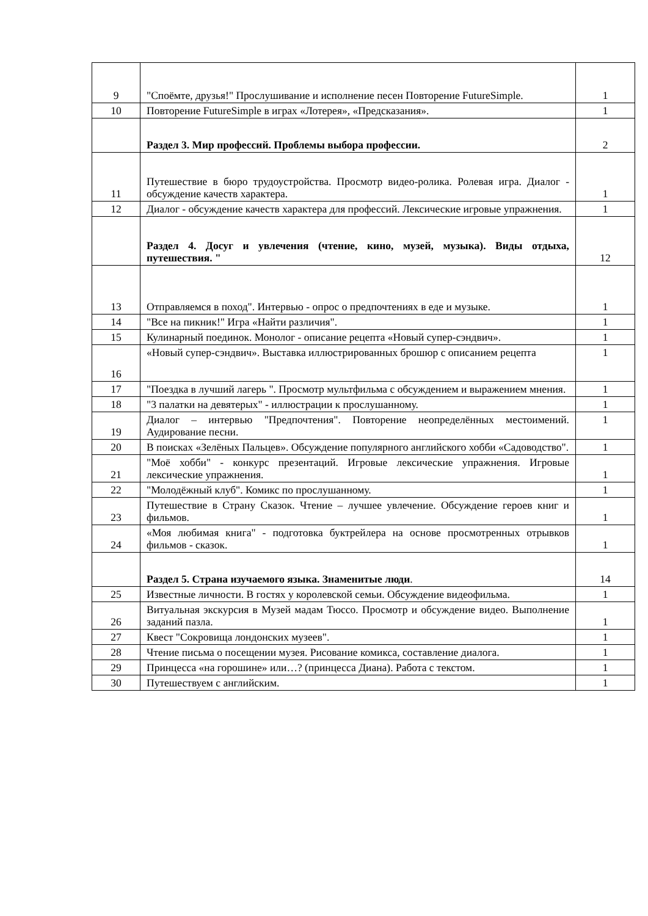| 9 | "Споёмте, друзья!" Прослушивание и исполнение песен Повторение FutureSimple. | 1 |
| 10 | Повторение FutureSimple в играх «Лотерея», «Предсказания». | 1 |
| | Раздел 3. Мир профессий. Проблемы выбора профессии. | 2 |
| 11 | Путешествие в бюро трудоустройства. Просмотр видео-ролика. Ролевая игра. Диалог - обсуждение качеств характера. | 1 |
| 12 | Диалог - обсуждение качеств характера для профессий. Лексические игровые упражнения. | 1 |
| | Раздел 4. Досуг и увлечения (чтение, кино, музей, музыка). Виды отдыха, путешествия. " | 12 |
| 13 | Отправляемся в поход". Интервью - опрос о предпочтениях в еде и музыке. | 1 |
| 14 | "Все на пикник!" Игра «Найти различия". | 1 |
| 15 | Кулинарный поединок. Монолог - описание рецепта «Новый супер-сэндвич». | 1 |
| 16 | «Новый супер-сэндвич». Выставка иллюстрированных брошюр с описанием рецепта | 1 |
| 17 | "Поездка в лучший лагерь ". Просмотр мультфильма с обсуждением и выражением мнения. | 1 |
| 18 | "3 палатки на девятерых" - иллюстрации к прослушанному. | 1 |
| 19 | Диалог – интервью "Предпочтения". Повторение неопределённых местоимений. Аудирование песни. | 1 |
| 20 | В поисках «Зелёных Пальцев». Обсуждение популярного английского хобби «Садоводство". | 1 |
| 21 | "Моё хобби" - конкурс презентаций. Игровые лексические упражнения. Игровые лексические упражнения. | 1 |
| 22 | "Молодёжный клуб". Комикс по прослушанному. | 1 |
| 23 | Путешествие в Страну Сказок. Чтение – лучшее увлечение. Обсуждение героев книг и фильмов. | 1 |
| 24 | «Моя любимая книга" - подготовка буктрейлера на основе просмотренных отрывков фильмов - сказок. | 1 |
| | Раздел 5. Страна изучаемого языка. Знаменитые люди . | 14 |
| 25 | Известные личности. В гостях у королевской семьи. Обсуждение видеофильма. | 1 |
| 26 | Витуальная экскурсия в Музей мадам Тюссо. Просмотр и обсуждение видео. Выполнение заданий пазла. | 1 |
| 27 | Квест "Сокровища лондонских музеев". | 1 |
| 28 | Чтение письма о посещении музея. Рисование комикса, составление диалога. | 1 |
| 29 | Принцесса «на горошине» или…? (принцесса Диана). Работа с текстом. | 1 |
| 30 | Путешествуем с английским. | 1 |